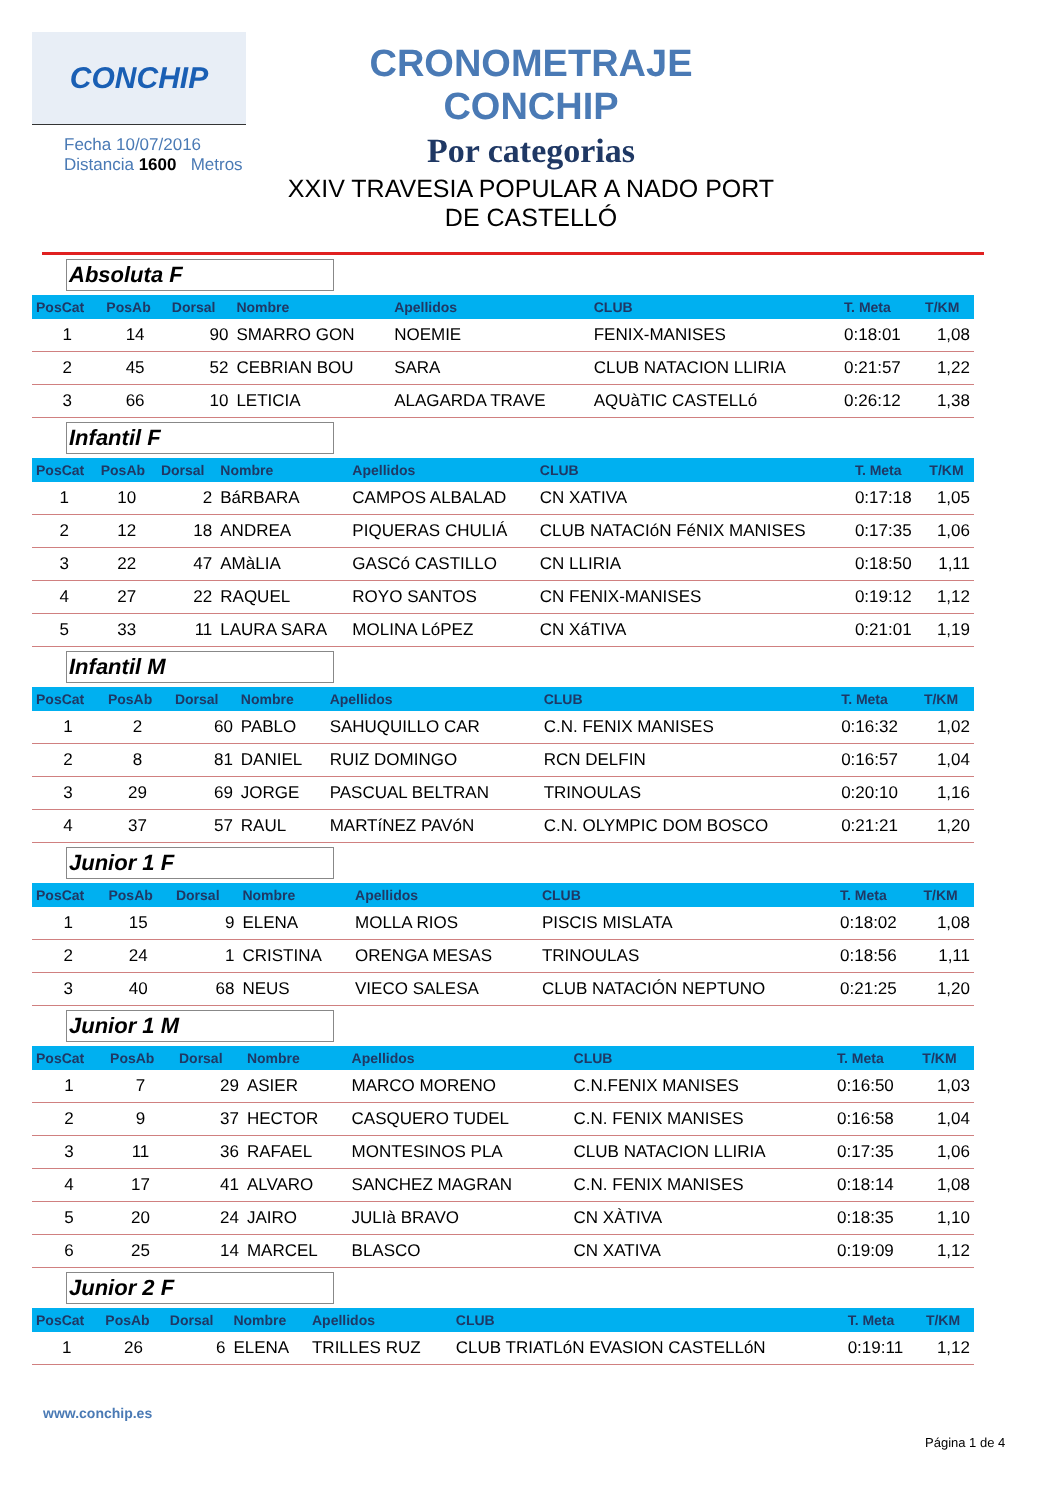CONCHIP
Fecha 10/07/2016
Distancia 1600 Metros
CRONOMETRAJE CONCHIP
Por categorias
XXIV TRAVESIA POPULAR A NADO PORT
DE CASTELLÓ
Absoluta F
| PosCat | PosAb | Dorsal | Nombre | Apellidos | CLUB | T. Meta | T/KM |
| --- | --- | --- | --- | --- | --- | --- | --- |
| 1 | 14 | 90 | SMARRO GON | NOEMIE | FENIX-MANISES | 0:18:01 | 1,08 |
| 2 | 45 | 52 | CEBRIAN BOU | SARA | CLUB NATACION LLIRIA | 0:21:57 | 1,22 |
| 3 | 66 | 10 | LETICIA | ALAGARDA TRAVE | AQUàTIC CASTELLó | 0:26:12 | 1,38 |
Infantil F
| PosCat | PosAb | Dorsal | Nombre | Apellidos | CLUB | T. Meta | T/KM |
| --- | --- | --- | --- | --- | --- | --- | --- |
| 1 | 10 | 2 | BáRBARA | CAMPOS ALBALAD | CN XATIVA | 0:17:18 | 1,05 |
| 2 | 12 | 18 | ANDREA | PIQUERAS CHULIÁ | CLUB NATACIóN FéNIX MANISES | 0:17:35 | 1,06 |
| 3 | 22 | 47 | AMàLIA | GASCó CASTILLO | CN LLIRIA | 0:18:50 | 1,11 |
| 4 | 27 | 22 | RAQUEL | ROYO SANTOS | CN FENIX-MANISES | 0:19:12 | 1,12 |
| 5 | 33 | 11 | LAURA SARA | MOLINA LóPEZ | CN XáTIVA | 0:21:01 | 1,19 |
Infantil M
| PosCat | PosAb | Dorsal | Nombre | Apellidos | CLUB | T. Meta | T/KM |
| --- | --- | --- | --- | --- | --- | --- | --- |
| 1 | 2 | 60 | PABLO | SAHUQUILLO CAR | C.N. FENIX MANISES | 0:16:32 | 1,02 |
| 2 | 8 | 81 | DANIEL | RUIZ DOMINGO | RCN DELFIN | 0:16:57 | 1,04 |
| 3 | 29 | 69 | JORGE | PASCUAL BELTRAN | TRINOULAS | 0:20:10 | 1,16 |
| 4 | 37 | 57 | RAUL | MARTíNEZ PAVóN | C.N. OLYMPIC DOM BOSCO | 0:21:21 | 1,20 |
Junior 1 F
| PosCat | PosAb | Dorsal | Nombre | Apellidos | CLUB | T. Meta | T/KM |
| --- | --- | --- | --- | --- | --- | --- | --- |
| 1 | 15 | 9 | ELENA | MOLLA RIOS | PISCIS MISLATA | 0:18:02 | 1,08 |
| 2 | 24 | 1 | CRISTINA | ORENGA MESAS | TRINOULAS | 0:18:56 | 1,11 |
| 3 | 40 | 68 | NEUS | VIECO SALESA | CLUB NATACIÓN NEPTUNO | 0:21:25 | 1,20 |
Junior 1 M
| PosCat | PosAb | Dorsal | Nombre | Apellidos | CLUB | T. Meta | T/KM |
| --- | --- | --- | --- | --- | --- | --- | --- |
| 1 | 7 | 29 | ASIER | MARCO MORENO | C.N.FENIX MANISES | 0:16:50 | 1,03 |
| 2 | 9 | 37 | HECTOR | CASQUERO TUDEL | C.N. FENIX MANISES | 0:16:58 | 1,04 |
| 3 | 11 | 36 | RAFAEL | MONTESINOS PLA | CLUB NATACION LLIRIA | 0:17:35 | 1,06 |
| 4 | 17 | 41 | ALVARO | SANCHEZ MAGRAN | C.N. FENIX MANISES | 0:18:14 | 1,08 |
| 5 | 20 | 24 | JAIRO | JULIà BRAVO | CN XÀTIVA | 0:18:35 | 1,10 |
| 6 | 25 | 14 | MARCEL | BLASCO | CN XATIVA | 0:19:09 | 1,12 |
Junior 2 F
| PosCat | PosAb | Dorsal | Nombre | Apellidos | CLUB | T. Meta | T/KM |
| --- | --- | --- | --- | --- | --- | --- | --- |
| 1 | 26 | 6 | ELENA | TRILLES RUZ | CLUB TRIATLóN EVASION CASTELLóN | 0:19:11 | 1,12 |
www.conchip.es
Página 1 de 4